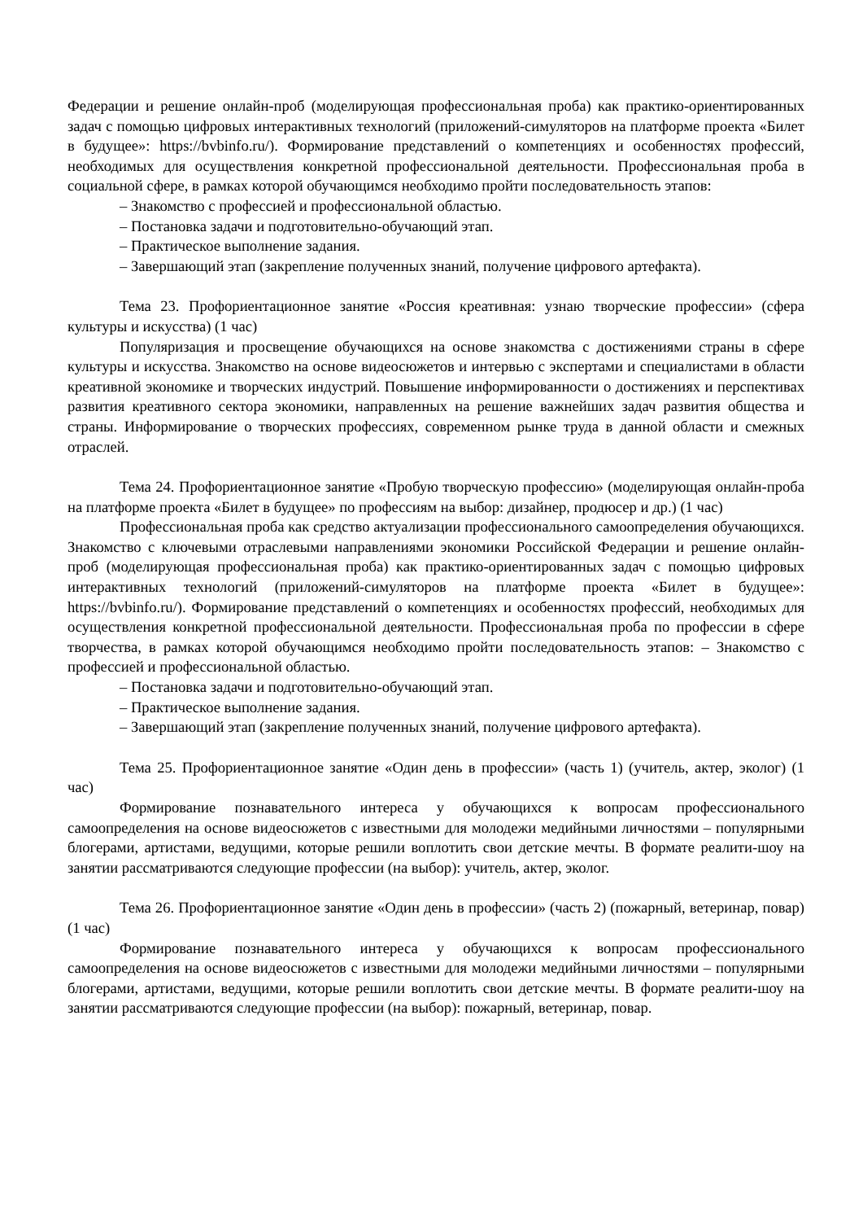Федерации и решение онлайн-проб (моделирующая профессиональная проба) как практико-ориентированных задач с помощью цифровых интерактивных технологий (приложений-симуляторов на платформе проекта «Билет в будущее»: https://bvbinfo.ru/). Формирование представлений о компетенциях и особенностях профессий, необходимых для осуществления конкретной профессиональной деятельности. Профессиональная проба в социальной сфере, в рамках которой обучающимся необходимо пройти последовательность этапов:
– Знакомство с профессией и профессиональной областью.
– Постановка задачи и подготовительно-обучающий этап.
– Практическое выполнение задания.
– Завершающий этап (закрепление полученных знаний, получение цифрового артефакта).
Тема 23. Профориентационное занятие «Россия креативная: узнаю творческие профессии» (сфера культуры и искусства) (1 час)
Популяризация и просвещение обучающихся на основе знакомства с достижениями страны в сфере культуры и искусства. Знакомство на основе видеосюжетов и интервью с экспертами и специалистами в области креативной экономике и творческих индустрий. Повышение информированности о достижениях и перспективах развития креативного сектора экономики, направленных на решение важнейших задач развития общества и страны. Информирование о творческих профессиях, современном рынке труда в данной области и смежных отраслей.
Тема 24. Профориентационное занятие «Пробую творческую профессию» (моделирующая онлайн-проба на платформе проекта «Билет в будущее» по профессиям на выбор: дизайнер, продюсер и др.) (1 час)
Профессиональная проба как средство актуализации профессионального самоопределения обучающихся. Знакомство с ключевыми отраслевыми направлениями экономики Российской Федерации и решение онлайн-проб (моделирующая профессиональная проба) как практико-ориентированных задач с помощью цифровых интерактивных технологий (приложений-симуляторов на платформе проекта «Билет в будущее»: https://bvbinfo.ru/). Формирование представлений о компетенциях и особенностях профессий, необходимых для осуществления конкретной профессиональной деятельности. Профессиональная проба по профессии в сфере творчества, в рамках которой обучающимся необходимо пройти последовательность этапов: – Знакомство с профессией и профессиональной областью.
– Постановка задачи и подготовительно-обучающий этап.
– Практическое выполнение задания.
– Завершающий этап (закрепление полученных знаний, получение цифрового артефакта).
Тема 25. Профориентационное занятие «Один день в профессии» (часть 1) (учитель, актер, эколог) (1 час)
Формирование познавательного интереса у обучающихся к вопросам профессионального самоопределения на основе видеосюжетов с известными для молодежи медийными личностями – популярными блогерами, артистами, ведущими, которые решили воплотить свои детские мечты. В формате реалити-шоу на занятии рассматриваются следующие профессии (на выбор): учитель, актер, эколог.
Тема 26. Профориентационное занятие «Один день в профессии» (часть 2) (пожарный, ветеринар, повар) (1 час)
Формирование познавательного интереса у обучающихся к вопросам профессионального самоопределения на основе видеосюжетов с известными для молодежи медийными личностями – популярными блогерами, артистами, ведущими, которые решили воплотить свои детские мечты. В формате реалити-шоу на занятии рассматриваются следующие профессии (на выбор): пожарный, ветеринар, повар.